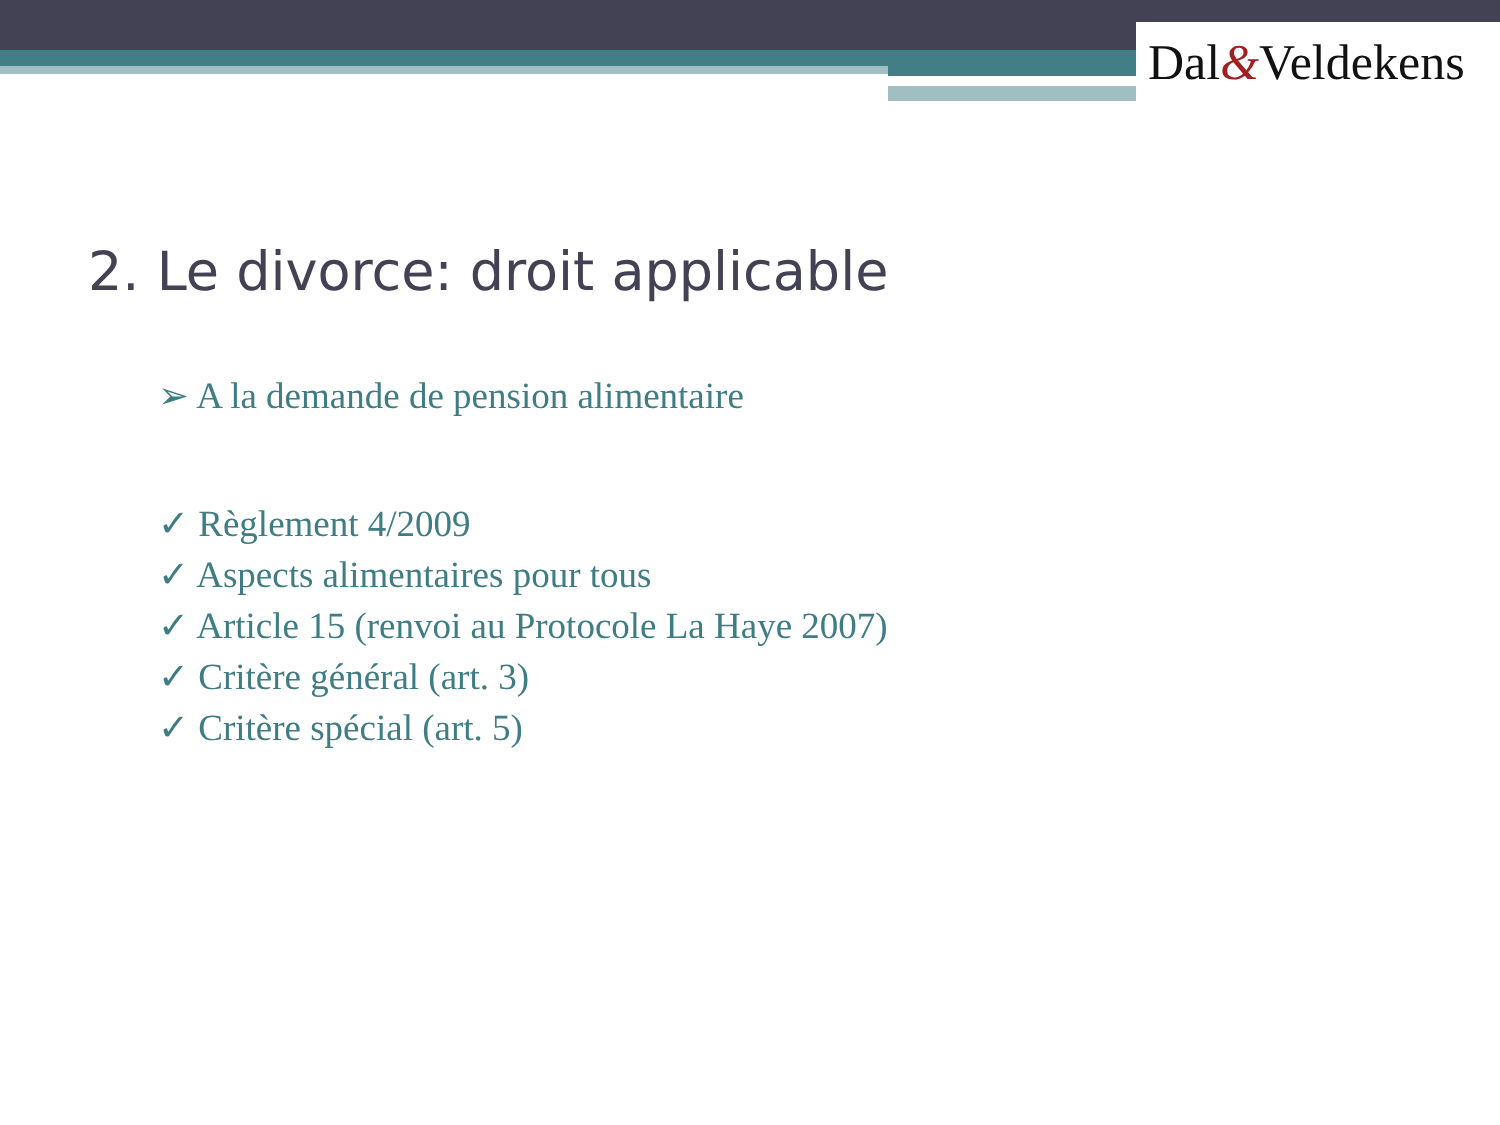Dal&Veldekens
2. Le divorce: droit applicable
➢ A la demande de pension alimentaire
✓ Règlement 4/2009
✓ Aspects alimentaires pour tous
✓ Article 15 (renvoi au Protocole La Haye 2007)
✓ Critère général (art. 3)
✓ Critère spécial (art. 5)